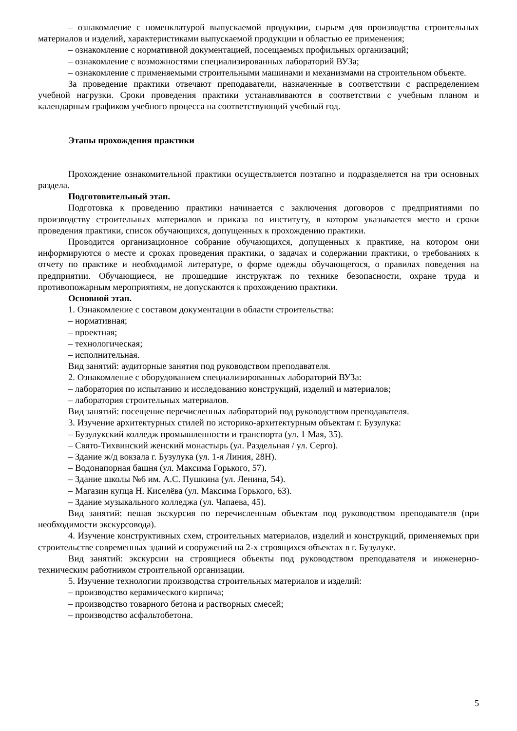– ознакомление с номенклатурой выпускаемой продукции, сырьем для производства строительных материалов и изделий, характеристиками выпускаемой продукции и областью ее применения;
– ознакомление с нормативной документацией, посещаемых профильных организаций;
– ознакомление с возможностями специализированных лабораторий ВУЗа;
– ознакомление с применяемыми строительными машинами и механизмами на строительном объекте.
За проведение практики отвечают преподаватели, назначенные в соответствии с распределением учебной нагрузки. Сроки проведения практики устанавливаются в соответствии с учебным планом и календарным графиком учебного процесса на соответствующий учебный год.
Этапы прохождения практики
Прохождение ознакомительной практики осуществляется поэтапно и подразделяется на три основных раздела.
Подготовительный этап.
Подготовка к проведению практики начинается с заключения договоров с предприятиями по производству строительных материалов и приказа по институту, в котором указывается место и сроки проведения практики, список обучающихся, допущенных к прохождению практики.
Проводится организационное собрание обучающихся, допущенных к практике, на котором они информируются о месте и сроках проведения практики, о задачах и содержании практики, о требованиях к отчету по практике и необходимой литературе, о форме одежды обучающегося, о правилах поведения на предприятии. Обучающиеся, не прошедшие инструктаж по технике безопасности, охране труда и противопожарным мероприятиям, не допускаются к прохождению практики.
Основной этап.
1. Ознакомление с составом документации в области строительства:
– нормативная;
– проектная;
– технологическая;
– исполнительная.
Вид занятий: аудиторные занятия под руководством преподавателя.
2. Ознакомление с оборудованием специализированных лабораторий ВУЗа:
– лаборатория по испытанию и исследованию конструкций, изделий и материалов;
– лаборатория строительных материалов.
Вид занятий: посещение перечисленных лабораторий под руководством преподавателя.
3. Изучение архитектурных стилей по историко-архитектурным объектам г. Бузулука:
– Бузулукский колледж промышленности и транспорта (ул. 1 Мая, 35).
– Свято-Тихвинский женский монастырь (ул. Раздельная / ул. Серго).
– Здание ж/д вокзала г. Бузулука (ул. 1-я Линия, 28Н).
– Водонапорная башня (ул. Максима Горького, 57).
– Здание школы №6 им. А.С. Пушкина (ул. Ленина, 54).
– Магазин купца Н. Киселёва (ул. Максима Горького, 63).
– Здание музыкального колледжа (ул. Чапаева, 45).
Вид занятий: пешая экскурсия по перечисленным объектам под руководством преподавателя (при необходимости экскурсовода).
4. Изучение конструктивных схем, строительных материалов, изделий и конструкций, применяемых при строительстве современных зданий и сооружений на 2-х строящихся объектах в г. Бузулуке.
Вид занятий: экскурсии на строящиеся объекты под руководством преподавателя и инженерно-техническим работником строительной организации.
5. Изучение технологии производства строительных материалов и изделий:
– производство керамического кирпича;
– производство товарного бетона и растворных смесей;
– производство асфальтобетона.
5